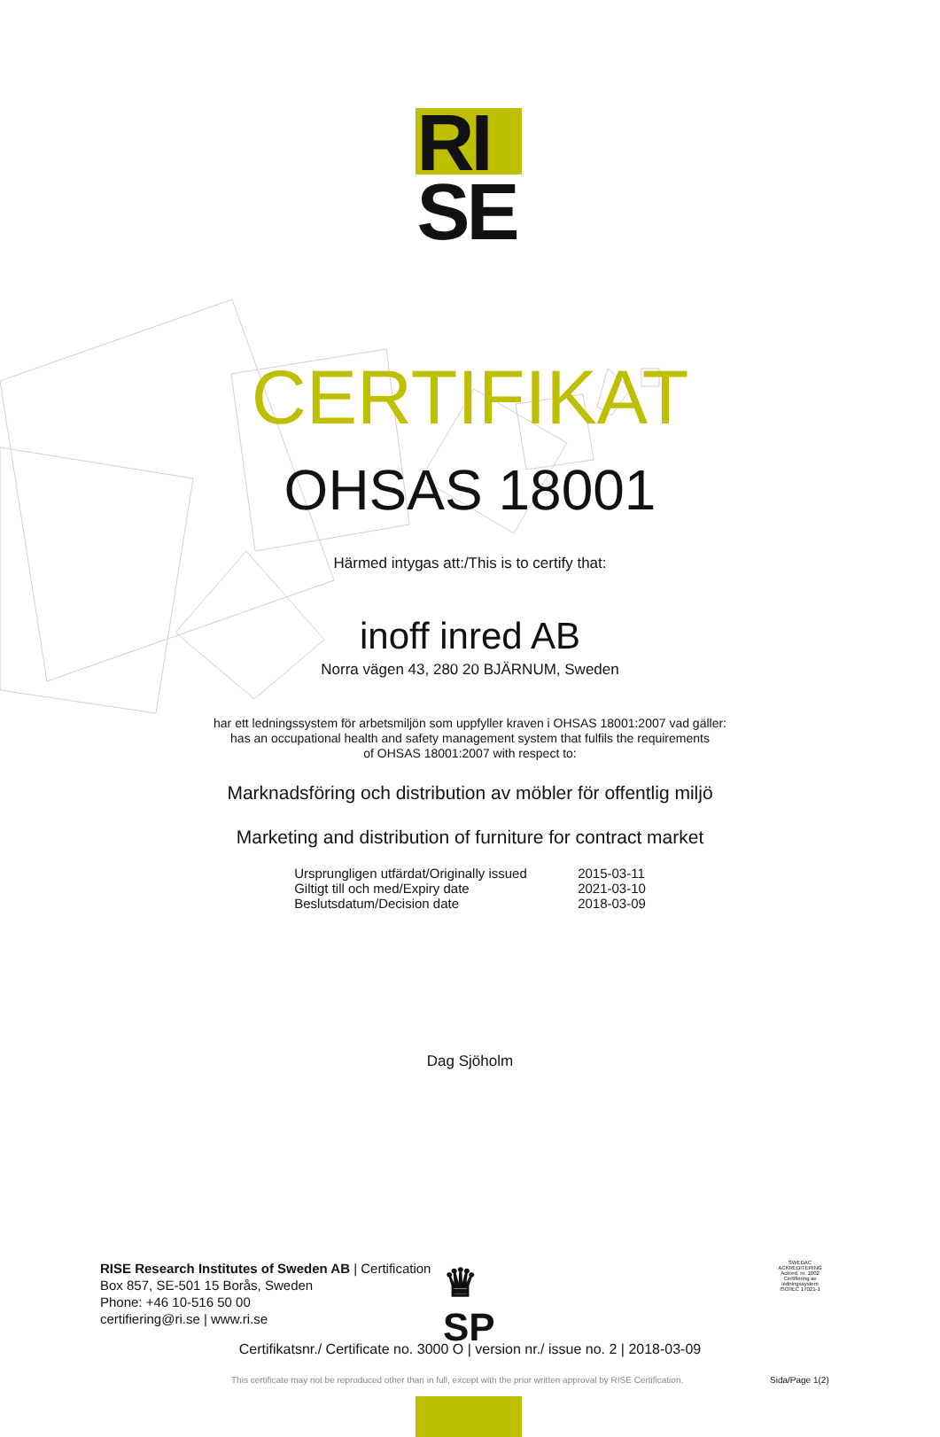RI.
SE
CERTIFIKAT
OHSAS 18001
Härmed intygas att:/This is to certify that:
inoff inred AB
Norra vägen 43, 280 20 BJÄRNUM, Sweden
har ett ledningssystem för arbetsmiljön som uppfyller kraven i OHSAS 18001:2007 vad gäller:
has an occupational health and safety management system that fulfils the requirements
of OHSAS 18001:2007 with respect to:
Marknadsföring och distribution av möbler för offentlig miljö
Marketing and distribution of furniture for contract market
| Ursprungligen utfärdat/Originally issued | 2015-03-11 |
| Giltigt till och med/Expiry date | 2021-03-10 |
| Beslutsdatum/Decision date | 2018-03-09 |
Dag Sjöholm
RISE Research Institutes of Sweden AB | Certification
Box 857, SE-501 15 Borås, Sweden
Phone: +46 10-516 50 00
certifiering@ri.se | www.ri.se
♛
SP
SWEDAC ACKREDITERING
Ackred. nr. 1002
Certifiering av ledningssystem
ISO/IEC 17021-1
Certifikatsnr./ Certificate no. 3000 O | version nr./ issue no. 2 | 2018-03-09
This certificate may not be reproduced other than in full, except with the prior written approval by RISE Certification.
Sida/Page 1(2)